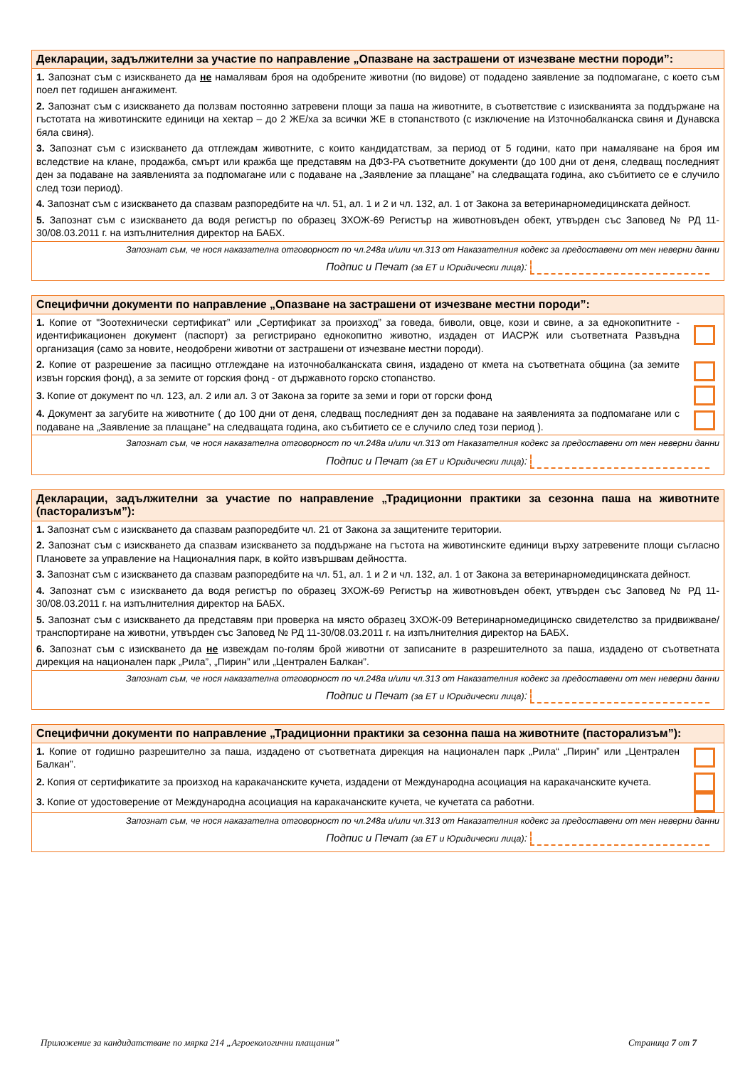Декларации, задължителни за участие по направление „Опазване на застрашени от изчезване местни породи”:
1. Запознат съм с изискването да не намалявам броя на одобрените животни (по видове) от подадено заявление за подпомагане, с което съм поел пет годишен ангажимент.
2. Запознат съм с изискването да ползвам постоянно затревени площи за паша на животните, в съответствие с изискванията за поддържане на гъстотата на животинските единици на хектар – до 2 ЖЕ/ха за всички ЖЕ в стопанството (с изключение на Източнобалканска свиня и Дунавска бяла свиня).
3. Запознат съм с изискването да отглеждам животните, с които кандидатствам, за период от 5 години, като при намаляване на броя им вследствие на клане, продажба, смърт или кражба ще представям на ДФЗ-РА съответните документи (до 100 дни от деня, следващ последният ден за подаване на заявленията за подпомагане или с подаване на „Заявление за плащане” на следващата година, ако събитието се е случило след този период).
4. Запознат съм с изискването да спазвам разпоредбите на чл. 51, ал. 1 и 2 и чл. 132, ал. 1 от Закона за ветеринарномедицинската дейност.
5. Запознат съм с изискването да водя регистър по образец ЗХОЖ-69 Регистър на животновъден обект, утвърден със Заповед № РД 11-30/08.03.2011 г. на изпълнителния директор на БАБХ.
Запознат съм, че нося наказателна отговорност по чл.248а и/или чл.313 от Наказателния кодекс за предоставени от мен неверни данни
Подпис и Печат (за ЕТ и Юридически лица):
Специфични документи по направление „Опазване на застрашени от изчезване местни породи”:
1. Копие от "Зоотехнически сертификат” или „Сертификат за произход” за говеда, биволи, овце, кози и свине, а за еднокопитните - идентификационен документ (паспорт) за регистрирано еднокопитно животно, издаден от ИАСРЖ или съответната Развъдна организация (само за новите, неодобрени животни от застрашени от изчезване местни породи).
2. Копие от разрешение за пасищно отглеждане на източнобалканската свиня, издадено от кмета на съответната община (за земите извън горския фонд), а за земите от горския фонд - от държавното горско стопанство.
3. Копие от документ по чл. 123, ал. 2 или ал. 3 от Закона за горите за земи и гори от горски фонд
4. Документ за загубите на животните ( до 100 дни от деня, следващ последният ден за подаване на заявленията за подпомагане или с подаване на „Заявление за плащане” на следващата година, ако събитието се е случило след този период ).
Запознат съм, че нося наказателна отговорност по чл.248а и/или чл.313 от Наказателния кодекс за предоставени от мен неверни данни
Подпис и Печат (за ЕТ и Юридически лица):
Декларации, задължителни за участие по направление „Традиционни практики за сезонна паша на животните (пасторализъм”):
1. Запознат съм с изискването да спазвам разпоредбите чл. 21 от Закона за защитените територии.
2. Запознат съм с изискването да спазвам изискването за поддържане на гъстота на животинските единици върху затревените площи съгласно Плановете за управление на Националния парк, в който извършвам дейността.
3. Запознат съм с изискването да спазвам разпоредбите на чл. 51, ал. 1 и 2 и чл. 132, ал. 1 от Закона за ветеринарномедицинската дейност.
4. Запознат съм с изискването да водя регистър по образец ЗХОЖ-69 Регистър на животновъден обект, утвърден със Заповед № РД 11-30/08.03.2011 г. на изпълнителния директор на БАБХ.
5. Запознат съм с изискването да представям при проверка на място образец ЗХОЖ-09 Ветеринарномедицинско свидетелство за придвижване/транспортиране на животни, утвърден със Заповед № РД 11-30/08.03.2011 г. на изпълнителния директор на БАБХ.
6. Запознат съм с изискването да не извеждам по-голям брой животни от записаните в разрешителното за паша, издадено от съответната дирекция на национален парк „Рила”, „Пирин” или „Централен Балкан”.
Запознат съм, че нося наказателна отговорност по чл.248а и/или чл.313 от Наказателния кодекс за предоставени от мен неверни данни
Подпис и Печат (за ЕТ и Юридически лица):
Специфични документи по направление „Традиционни практики за сезонна паша на животните (пасторализъм”):
1. Копие от годишно разрешително за паша, издадено от съответната дирекция на национален парк „Рила“ „Пирин” или „Централен Балкан”.
2. Копия от сертификатите за произход на каракачанските кучета, издадени от Международна асоциация на каракачанските кучета.
3. Копие от удостоверение от Международна асоциация на каракачанските кучета, че кучетата са работни.
Запознат съм, че нося наказателна отговорност по чл.248а и/или чл.313 от Наказателния кодекс за предоставени от мен неверни данни
Подпис и Печат (за ЕТ и Юридически лица):
Приложение за кандидатстване по мярка 214 „Агроекологични плащания”
Страница 7 от 7